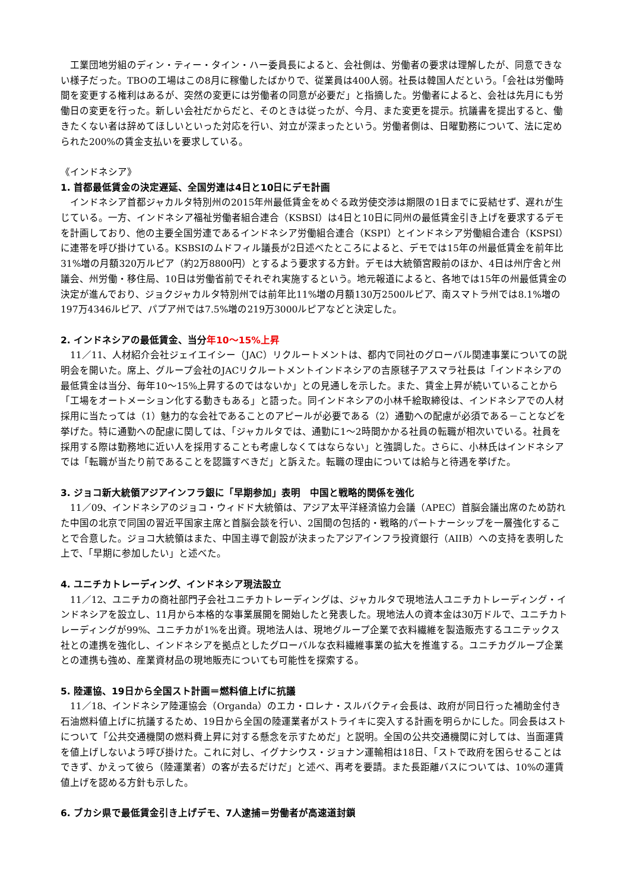工業団地労組のディン・ティー・タイン・ハー委員長によると、会社側は、労働者の要求は理解したが、同意できない様子だった。TBOの工場はこの8月に稼働したばかりで、従業員は400人弱。社長は韓国人だという。「会社は労働時間を変更する権利はあるが、突然の変更には労働者の同意が必要だ」と指摘した。労働者によると、会社は先月にも労働日の変更を行った。新しい会社だからだと、そのときは従ったが、今月、また変更を提示。抗議書を提出すると、働きたくない者は辞めてほしいといった対応を行い、対立が深まったという。労働者側は、日曜勤務について、法に定められた200%の賃金支払いを要求している。
《インドネシア》
1. 首都最低賃金の決定遅延、全国労連は4日と10日にデモ計画
　インドネシア首都ジャカルタ特別州の2015年州最低賃金をめぐる政労使交渉は期限の1日までに妥結せず、遅れが生じている。一方、インドネシア福祉労働者組合連合（KSBSI）は4日と10日に同州の最低賃金引き上げを要求するデモを計画しており、他の主要全国労連であるインドネシア労働組合連合（KSPI）とインドネシア労働組合連合（KSPSI）に連帯を呼び掛けている。KSBSIのムドフィル議長が2日述べたところによると、デモでは15年の州最低賃金を前年比31%増の月額320万ルピア（約2万8800円）とするよう要求する方針。デモは大統領宮殿前のほか、4日は州庁舎と州議会、州労働・移住局、10日は労働省前でそれぞれ実施するという。地元報道によると、各地では15年の州最低賃金の決定が進んでおり、ジョクジャカルタ特別州では前年比11%増の月額130万2500ルピア、南スマトラ州では8.1%増の197万4346ルピア、パプア州では7.5%増の219万3000ルピアなどと決定した。
2. インドネシアの最低賃金、当分年10～15%上昇
　11／11、人材紹介会社ジェイエイシー（JAC）リクルートメントは、都内で同社のグローバル関連事業についての説明会を開いた。席上、グループ会社のJACリクルートメントインドネシアの吉原毬子アスマラ社長は「インドネシアの最低賃金は当分、毎年10～15%上昇するのではないか」との見通しを示した。また、賃金上昇が続いていることから「工場をオートメーション化する動きもある」と語った。同インドネシアの小林千絵取締役は、インドネシアでの人材採用に当たっては（1）魅力的な会社であることのアピールが必要である（2）通勤への配慮が必須である－ことなどを挙げた。特に通勤への配慮に関しては、「ジャカルタでは、通勤に1～2時間かかる社員の転職が相次いでいる。社員を採用する際は勤務地に近い人を採用することも考慮しなくてはならない」と強調した。さらに、小林氏はインドネシアでは「転職が当たり前であることを認識すべきだ」と訴えた。転職の理由については給与と待遇を挙げた。
3. ジョコ新大統領アジアインフラ銀に「早期参加」表明　中国と戦略的関係を強化
　11／09、インドネシアのジョコ・ウィドド大統領は、アジア太平洋経済協力会議（APEC）首脳会議出席のため訪れた中国の北京で同国の習近平国家主席と首脳会談を行い、2国間の包括的・戦略的パートナーシップを一層強化することで合意した。ジョコ大統領はまた、中国主導で創設が決まったアジアインフラ投資銀行（AIIB）への支持を表明した上で、「早期に参加したい」と述べた。
4. ユニチカトレーディング、インドネシア現法設立
　11／12、ユニチカの商社部門子会社ユニチカトレーディングは、ジャカルタで現地法人ユニチカトレーディング・インドネシアを設立し、11月から本格的な事業展開を開始したと発表した。現地法人の資本金は30万ドルで、ユニチカトレーディングが99%、ユニチカが1%を出資。現地法人は、現地グループ企業で衣料繊維を製造販売するユニテックス社との連携を強化し、インドネシアを拠点としたグローバルな衣料繊維事業の拡大を推進する。ユニチカグループ企業との連携も強め、産業資材品の現地販売についても可能性を探索する。
5. 陸運協、19日から全国スト計画＝燃料値上げに抗議
　11／18、インドネシア陸運協会（Organda）のエカ・ロレナ・スルバクティ会長は、政府が同日行った補助金付き石油燃料値上げに抗議するため、19日から全国の陸運業者がストライキに突入する計画を明らかにした。同会長はストについて「公共交通機関の燃料費上昇に対する懸念を示すためだ」と説明。全国の公共交通機関に対しては、当面運賃を値上げしないよう呼び掛けた。これに対し、イグナシウス・ジョナン運輸相は18日、「ストで政府を困らせることはできず、かえって彼ら（陸運業者）の客が去るだけだ」と述べ、再考を要請。また長距離バスについては、10%の運賃値上げを認める方針も示した。
6. ブカシ県で最低賃金引き上げデモ、7人逮捕＝労働者が高速道封鎖